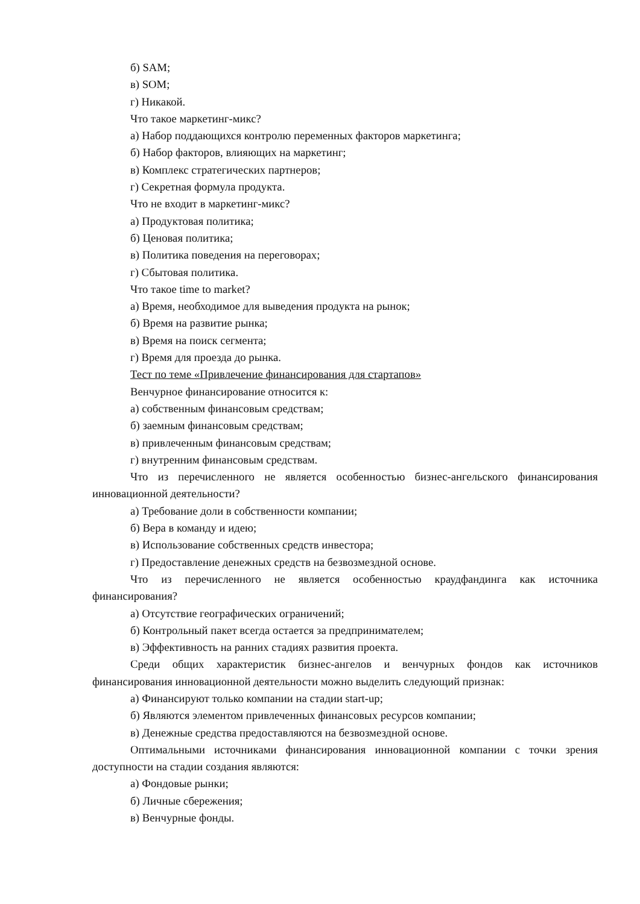б) SAM;
в) SOM;
г) Никакой.
Что такое маркетинг-микс?
а) Набор поддающихся контролю переменных факторов маркетинга;
б) Набор факторов, влияющих на маркетинг;
в) Комплекс стратегических партнеров;
г) Секретная формула продукта.
Что не входит в маркетинг-микс?
а) Продуктовая политика;
б) Ценовая политика;
в) Политика поведения на переговорах;
г) Сбытовая политика.
Что такое time to market?
а) Время, необходимое для выведения продукта на рынок;
б) Время на развитие рынка;
в) Время на поиск сегмента;
г) Время для проезда до рынка.
Тест по теме «Привлечение финансирования для стартапов»
Венчурное финансирование относится к:
а) собственным финансовым средствам;
б) заемным финансовым средствам;
в) привлеченным финансовым средствам;
г) внутренним финансовым средствам.
Что из перечисленного не является особенностью бизнес-ангельского финансирования инновационной деятельности?
а) Требование доли в собственности компании;
б) Вера в команду и идею;
в) Использование собственных средств инвестора;
г) Предоставление денежных средств на безвозмездной основе.
Что из перечисленного не является особенностью краудфандинга как источника финансирования?
а) Отсутствие географических ограничений;
б) Контрольный пакет всегда остается за предпринимателем;
в) Эффективность на ранних стадиях развития проекта.
Среди общих характеристик бизнес-ангелов и венчурных фондов как источников финансирования инновационной деятельности можно выделить следующий признак:
а) Финансируют только компании на стадии start-up;
б) Являются элементом привлеченных финансовых ресурсов компании;
в) Денежные средства предоставляются на безвозмездной основе.
Оптимальными источниками финансирования инновационной компании с точки зрения доступности на стадии создания являются:
а) Фондовые рынки;
б) Личные сбережения;
в) Венчурные фонды.